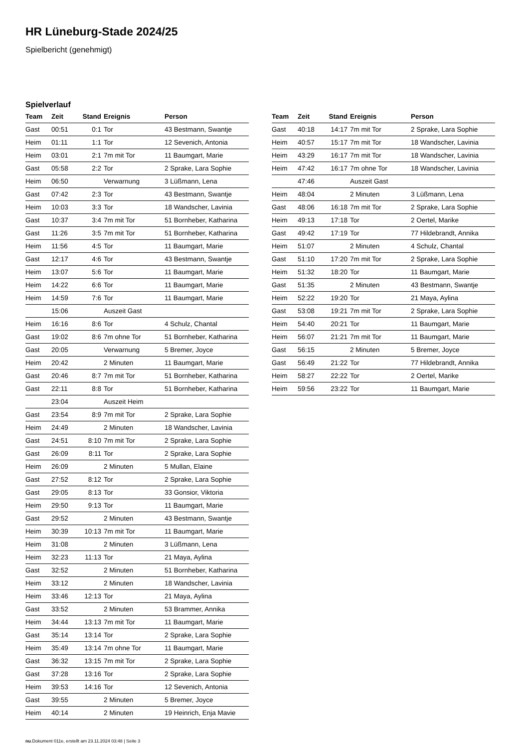HR Lüneburg-Stade 2024/25
Spielbericht (genehmigt)
Spielverlauf
| Team | Zeit | Stand | Ereignis | Person |
| --- | --- | --- | --- | --- |
| Gast | 00:51 | 0:1 | Tor | 43 Bestmann, Swantje |
| Heim | 01:11 | 1:1 | Tor | 12 Sevenich, Antonia |
| Heim | 03:01 | 2:1 | 7m mit Tor | 11 Baumgart, Marie |
| Gast | 05:58 | 2:2 | Tor | 2 Sprake, Lara Sophie |
| Heim | 06:50 | | Verwarnung | 3 Lüßmann, Lena |
| Gast | 07:42 | 2:3 | Tor | 43 Bestmann, Swantje |
| Heim | 10:03 | 3:3 | Tor | 18 Wandscher, Lavinia |
| Gast | 10:37 | 3:4 | 7m mit Tor | 51 Bornheber, Katharina |
| Gast | 11:26 | 3:5 | 7m mit Tor | 51 Bornheber, Katharina |
| Heim | 11:56 | 4:5 | Tor | 11 Baumgart, Marie |
| Gast | 12:17 | 4:6 | Tor | 43 Bestmann, Swantje |
| Heim | 13:07 | 5:6 | Tor | 11 Baumgart, Marie |
| Heim | 14:22 | 6:6 | Tor | 11 Baumgart, Marie |
| Heim | 14:59 | 7:6 | Tor | 11 Baumgart, Marie |
| | 15:06 | | Auszeit Gast | |
| Heim | 16:16 | 8:6 | Tor | 4 Schulz, Chantal |
| Gast | 19:02 | 8:6 | 7m ohne Tor | 51 Bornheber, Katharina |
| Gast | 20:05 | | Verwarnung | 5 Bremer, Joyce |
| Heim | 20:42 | | 2 Minuten | 11 Baumgart, Marie |
| Gast | 20:46 | 8:7 | 7m mit Tor | 51 Bornheber, Katharina |
| Gast | 22:11 | 8:8 | Tor | 51 Bornheber, Katharina |
| | 23:04 | | Auszeit Heim | |
| Gast | 23:54 | 8:9 | 7m mit Tor | 2 Sprake, Lara Sophie |
| Heim | 24:49 | | 2 Minuten | 18 Wandscher, Lavinia |
| Gast | 24:51 | 8:10 | 7m mit Tor | 2 Sprake, Lara Sophie |
| Gast | 26:09 | 8:11 | Tor | 2 Sprake, Lara Sophie |
| Heim | 26:09 | | 2 Minuten | 5 Mullan, Elaine |
| Gast | 27:52 | 8:12 | Tor | 2 Sprake, Lara Sophie |
| Gast | 29:05 | 8:13 | Tor | 33 Gonsior, Viktoria |
| Heim | 29:50 | 9:13 | Tor | 11 Baumgart, Marie |
| Gast | 29:52 | | 2 Minuten | 43 Bestmann, Swantje |
| Heim | 30:39 | 10:13 | 7m mit Tor | 11 Baumgart, Marie |
| Heim | 31:08 | | 2 Minuten | 3 Lüßmann, Lena |
| Heim | 32:23 | 11:13 | Tor | 21 Maya, Aylina |
| Gast | 32:52 | | 2 Minuten | 51 Bornheber, Katharina |
| Heim | 33:12 | | 2 Minuten | 18 Wandscher, Lavinia |
| Heim | 33:46 | 12:13 | Tor | 21 Maya, Aylina |
| Gast | 33:52 | | 2 Minuten | 53 Brammer, Annika |
| Heim | 34:44 | 13:13 | 7m mit Tor | 11 Baumgart, Marie |
| Gast | 35:14 | 13:14 | Tor | 2 Sprake, Lara Sophie |
| Heim | 35:49 | 13:14 | 7m ohne Tor | 11 Baumgart, Marie |
| Gast | 36:32 | 13:15 | 7m mit Tor | 2 Sprake, Lara Sophie |
| Gast | 37:28 | 13:16 | Tor | 2 Sprake, Lara Sophie |
| Heim | 39:53 | 14:16 | Tor | 12 Sevenich, Antonia |
| Gast | 39:55 | | 2 Minuten | 5 Bremer, Joyce |
| Heim | 40:14 | | 2 Minuten | 19 Heinrich, Enja Mavie |
| Team | Zeit | Stand | Ereignis | Person |
| --- | --- | --- | --- | --- |
| Gast | 40:18 | 14:17 | 7m mit Tor | 2 Sprake, Lara Sophie |
| Heim | 40:57 | 15:17 | 7m mit Tor | 18 Wandscher, Lavinia |
| Heim | 43:29 | 16:17 | 7m mit Tor | 18 Wandscher, Lavinia |
| Heim | 47:42 | 16:17 | 7m ohne Tor | 18 Wandscher, Lavinia |
| | 47:46 | | Auszeit Gast | |
| Heim | 48:04 | | 2 Minuten | 3 Lüßmann, Lena |
| Gast | 48:06 | 16:18 | 7m mit Tor | 2 Sprake, Lara Sophie |
| Heim | 49:13 | 17:18 | Tor | 2 Oertel, Marike |
| Gast | 49:42 | 17:19 | Tor | 77 Hildebrandt, Annika |
| Heim | 51:07 | | 2 Minuten | 4 Schulz, Chantal |
| Gast | 51:10 | 17:20 | 7m mit Tor | 2 Sprake, Lara Sophie |
| Heim | 51:32 | 18:20 | Tor | 11 Baumgart, Marie |
| Gast | 51:35 | | 2 Minuten | 43 Bestmann, Swantje |
| Heim | 52:22 | 19:20 | Tor | 21 Maya, Aylina |
| Gast | 53:08 | 19:21 | 7m mit Tor | 2 Sprake, Lara Sophie |
| Heim | 54:40 | 20:21 | Tor | 11 Baumgart, Marie |
| Heim | 56:07 | 21:21 | 7m mit Tor | 11 Baumgart, Marie |
| Gast | 56:15 | | 2 Minuten | 5 Bremer, Joyce |
| Gast | 56:49 | 21:22 | Tor | 77 Hildebrandt, Annika |
| Heim | 58:27 | 22:22 | Tor | 2 Oertel, Marike |
| Heim | 59:56 | 23:22 | Tor | 11 Baumgart, Marie |
nu.Dokument 011e, erstellt am 23.11.2024 03:48 | Seite 3